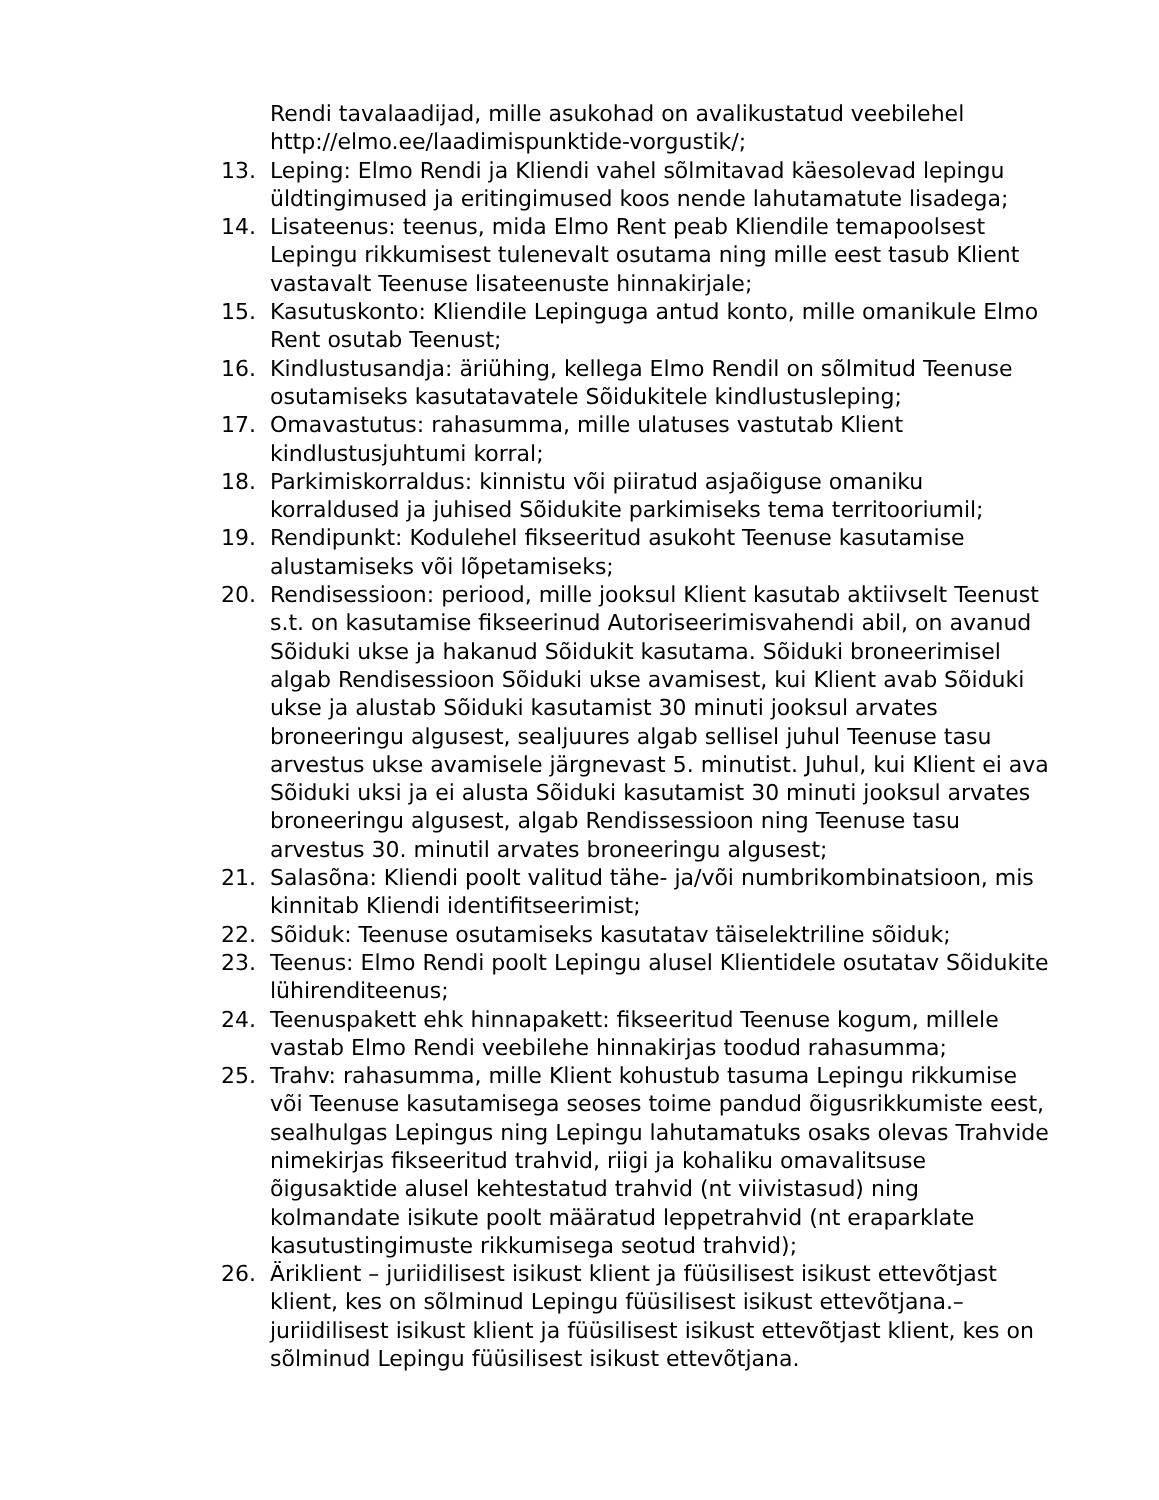Rendi tavalaadijad, mille asukohad on avalikustatud veebilehel http://elmo.ee/laadimispunktide-vorgustik/;
13. Leping: Elmo Rendi ja Kliendi vahel sõlmitavad käesolevad lepingu üldtingimused ja eritingimused koos nende lahutamatute lisadega;
14. Lisateenus: teenus, mida Elmo Rent peab Kliendile temapoolsest Lepingu rikkumisest tulenevalt osutama ning mille eest tasub Klient vastavalt Teenuse lisateenuste hinnakirjale;
15. Kasutuskonto: Kliendile Lepinguga antud konto, mille omanikule Elmo Rent osutab Teenust;
16. Kindlustusandja: äriühing, kellega Elmo Rendil on sõlmitud Teenuse osutamiseks kasutatavatele Sõidukitele kindlustusleping;
17. Omavastutus: rahasumma, mille ulatuses vastutab Klient kindlustusjuhtumi korral;
18. Parkimiskorraldus: kinnistu või piiratud asjaõiguse omaniku korraldused ja juhised Sõidukite parkimiseks tema territooriumil;
19. Rendipunkt: Kodulehel fikseeritud asukoht Teenuse kasutamise alustamiseks või lõpetamiseks;
20. Rendisessioon: periood, mille jooksul Klient kasutab aktiivselt Teenust s.t. on kasutamise fikseerinud Autoriseerimisvahendi abil, on avanud Sõiduki ukse ja hakanud Sõidukit kasutama. Sõiduki broneerimisel algab Rendisessioon Sõiduki ukse avamisest, kui Klient avab Sõiduki ukse ja alustab Sõiduki kasutamist 30 minuti jooksul arvates broneeringu algusest, sealjuures algab sellisel juhul Teenuse tasu arvestus ukse avamisele järgnevast 5. minutist. Juhul, kui Klient ei ava Sõiduki uksi ja ei alusta Sõiduki kasutamist 30 minuti jooksul arvates broneeringu algusest, algab Rendissessioon ning Teenuse tasu arvestus 30. minutil arvates broneeringu algusest;
21. Salasõna: Kliendi poolt valitud tähe- ja/või numbrikombinatsioon, mis kinnitab Kliendi identifitseerimist;
22. Sõiduk: Teenuse osutamiseks kasutatav täiselektriline sõiduk;
23. Teenus: Elmo Rendi poolt Lepingu alusel Klientidele osutatav Sõidukite lühirenditeenus;
24. Teenuspakett ehk hinnapakett: fikseeritud Teenuse kogum, millele vastab Elmo Rendi veebilehe hinnakirjas toodud rahasumma;
25. Trahv: rahasumma, mille Klient kohustub tasuma Lepingu rikkumise või Teenuse kasutamisega seoses toime pandud õigusrikkumiste eest, sealhulgas Lepingus ning Lepingu lahutamatuks osaks olevas Trahvide nimekirjas fikseeritud trahvid, riigi ja kohaliku omavalitsuse õigusaktide alusel kehtestatud trahvid (nt viivistasud) ning kolmandate isikute poolt määratud leppetrahvid (nt eraparklate kasutustingimuste rikkumisega seotud trahvid);
26. Äriklient – juriidilisest isikust klient ja füüsilisest isikust ettevõtjast klient, kes on sõlminud Lepingu füüsilisest isikust ettevõtjana.– juriidilisest isikust klient ja füüsilisest isikust ettevõtjast klient, kes on sõlminud Lepingu füüsilisest isikust ettevõtjana.